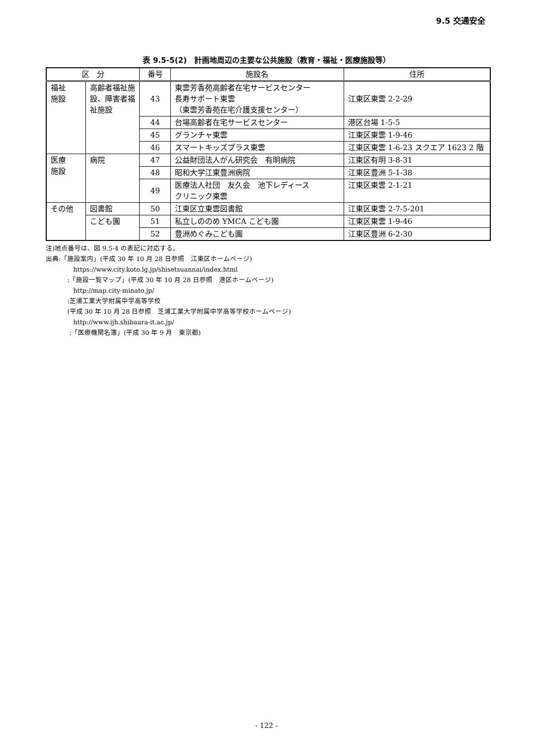9.5 交通安全
表 9.5-5(2)　計画地周辺の主要な公共施設（教育・福祉・医療施設等）
| 区 分 | | 番号 | 施設名 | 住所 |
| --- | --- | --- | --- | --- |
| 福祉 施設 | 高齢者福祉施設、障害者福祉施設 | 43 | 東雲芳香苑高齢者在宅サービスセンター 長寿サポート東雲 （東雲芳香苑在宅介護支援センター） | 江東区東雲 2-2-29 |
| | | 44 | 台場高齢者在宅サービスセンター | 港区台場 1-5-5 |
| | | 45 | グランチャ東雲 | 江東区東雲 1-9-46 |
| | | 46 | スマートキッズプラス東雲 | 江東区東雲 1-6-23 スクエア 1623 2 階 |
| 医療 施設 | 病院 | 47 | 公益財団法人がん研究会 有明病院 | 江東区有明 3-8-31 |
| | | 48 | 昭和大学江東豊洲病院 | 江東区豊洲 5-1-38 |
| | | 49 | 医療法人社団 友久会 池下レディース クリニック東雲 | 江東区東雲 2-1-21 |
| その他 | 図書館 | 50 | 江東区立東雲図書館 | 江東区東雲 2-7-5-201 |
| | こども園 | 51 | 私立しののめ YMCA こども園 | 江東区東雲 1-9-46 |
| | | 52 | 豊洲めぐみこども園 | 江東区豊洲 6-2-30 |
注)地点番号は、図 9.5-4 の表記に対応する。
出典:「施設案内」(平成 30 年 10 月 28 日参照　江東区ホームページ)
https://www.city.koto.lg.jp/shisetsuannai/index.html
:「施設一覧マップ」(平成 30 年 10 月 28 日参照　港区ホームページ)
http://map.city-minato.jp/
:芝浦工業大学附属中学高等学校
(平成 30 年 10 月 28 日参照　芝浦工業大学附属中学高等学校ホームページ)
http://www.ijh.shibaura-it.ac.jp/
:「医療機関名簿」(平成 30 年 9 月　東京都)
- 122 -